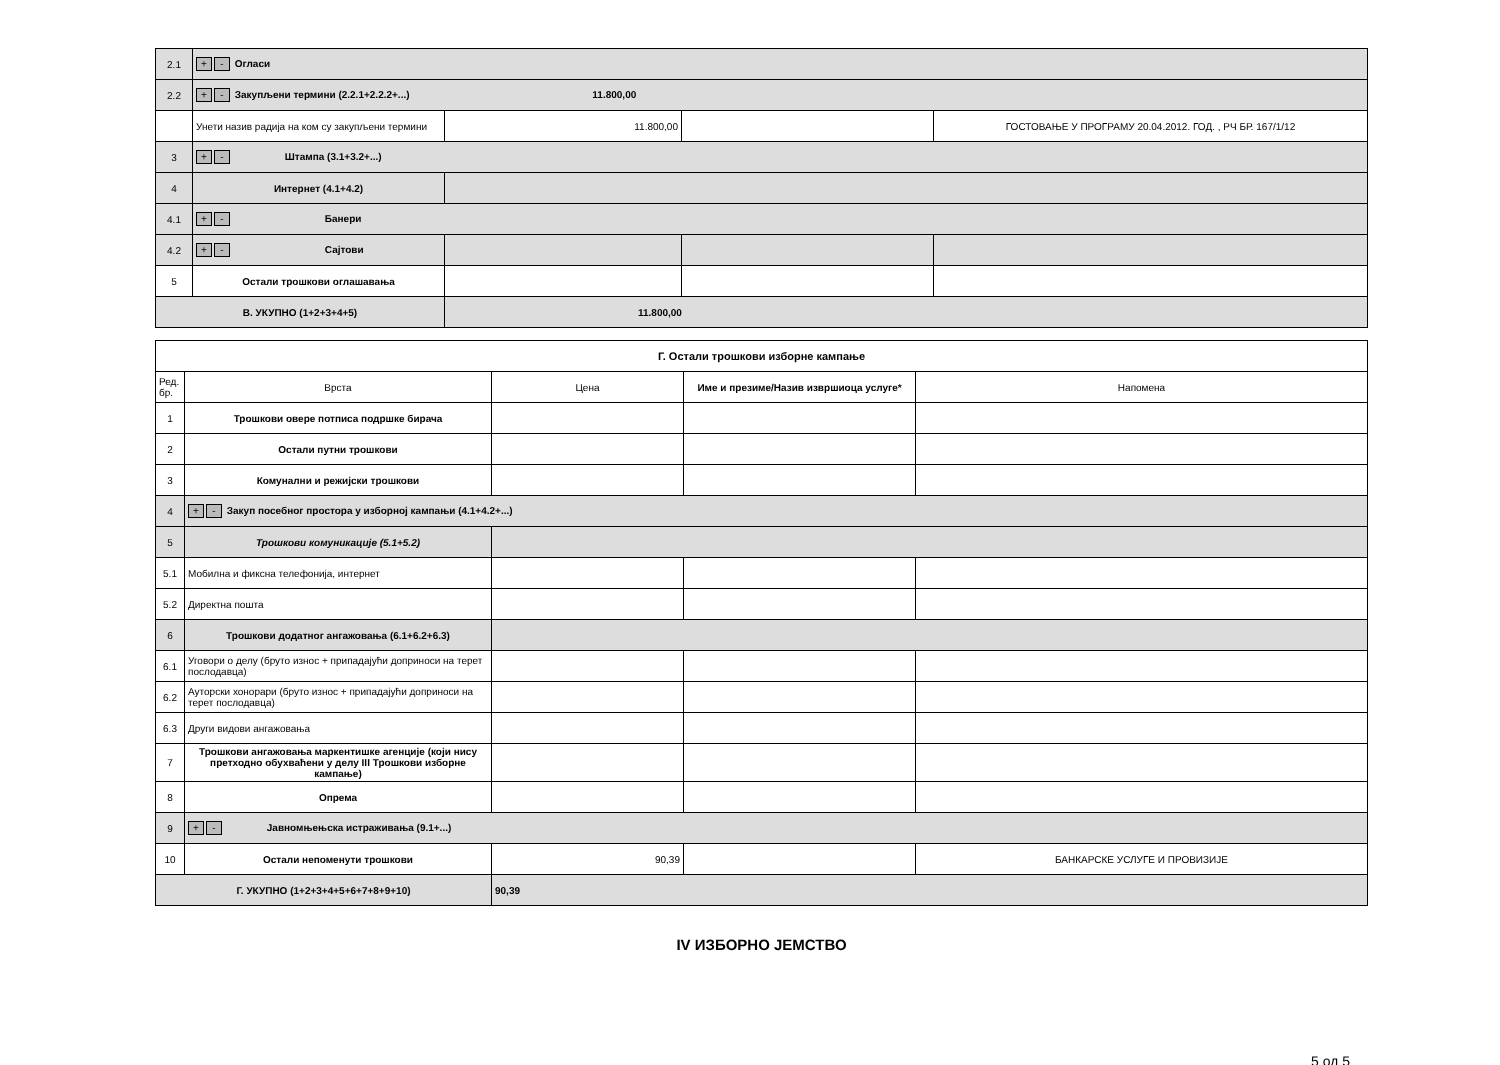| 2.1 | + - Огласи | | | |
| 2.2 | + - Закупљени термини (2.2.1+2.2.2+...) 11.800,00 | | | |
| | Унети назив радија на ком су закупљени термини | 11.800,00 | | ГОСТОВАЊЕ У ПРОГРАМУ 20.04.2012. ГОД. , РЧ БР. 167/1/12 |
| 3 | + - Штампа (3.1+3.2+...) | | | |
| 4 | Интернет (4.1+4.2) | | | |
| 4.1 | + - Банери | | | |
| 4.2 | + - Сајтови | | | |
| 5 | Остали трошкови оглашавања | | | |
| В. УКУПНО (1+2+3+4+5) | | 11.800,00 | | |
| Г. Остали трошкови изборне кампање | | | | |
| Ред. бр. | Врста | Цена | Име и презиме/Назив извршиоца услуге* | Напомена |
| 1 | Трошкови овере потписа подршке бирача | | | |
| 2 | Остали путни трошкови | | | |
| 3 | Комунални и режијски трошкови | | | |
| 4 | + - Закуп посебног простора у изборној кампањи (4.1+4.2+...) | | | |
| 5 | Трошкови комуникације (5.1+5.2) | | | |
| 5.1 | Мобилна и фиксна телефонија, интернет | | | |
| 5.2 | Директна пошта | | | |
| 6 | Трошкови додатног ангажовања (6.1+6.2+6.3) | | | |
| 6.1 | Уговори о делу (бруто износ + припадајући доприноси на терет послодавца) | | | |
| 6.2 | Ауторски хонорари (бруто износ + припадајући доприноси на терет послодавца) | | | |
| 6.3 | Други видови ангажовања | | | |
| 7 | Трошкови ангажовања маркентишке агенције (који нису претходно обухваћени у делу III Трошкови изборне кампање) | | | |
| 8 | Опрема | | | |
| 9 | + - Јавномњењска истраживања (9.1+...) | | | |
| 10 | Остали непоменути трошкови | 90,39 | | БАНКАРСКЕ УСЛУГЕ И ПРОВИЗИЈЕ |
| Г. УКУПНО (1+2+3+4+5+6+7+8+9+10) | | 90,39 | | |
IV ИЗБОРНО ЈЕМСТВО
5 од 5